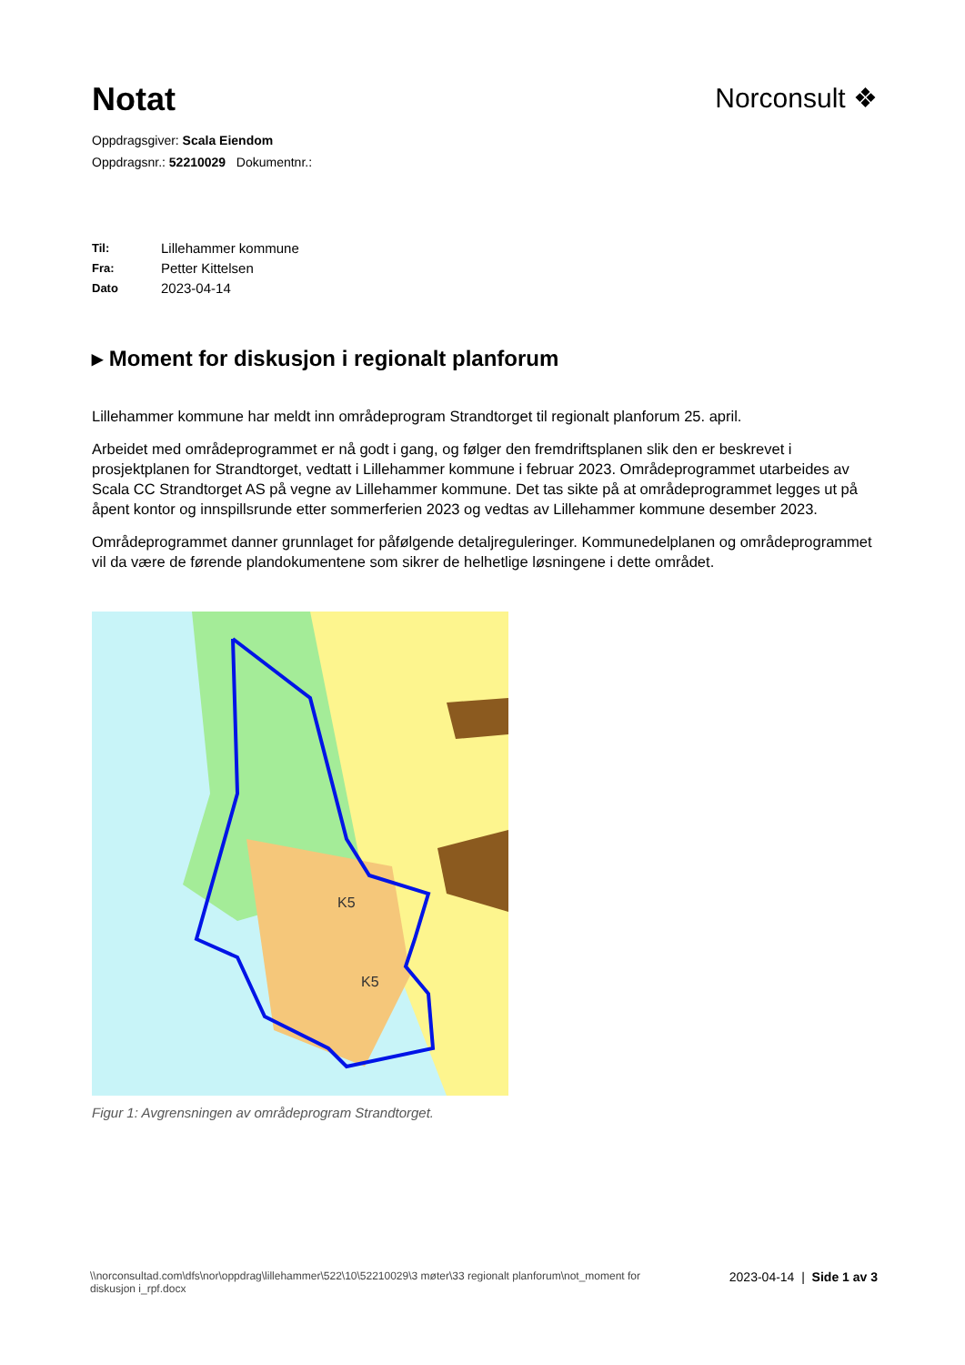Notat
Norconsult ❖
Oppdragsgiver: Scala Eiendom
Oppdragsnr.: 52210029 Dokumentnr.:
Til: Lillehammer kommune
Fra: Petter Kittelsen
Dato 2023-04-14
▸ Moment for diskusjon i regionalt planforum
Lillehammer kommune har meldt inn områdeprogram Strandtorget til regionalt planforum 25. april.
Arbeidet med områdeprogrammet er nå godt i gang, og følger den fremdriftsplanen slik den er beskrevet i prosjektplanen for Strandtorget, vedtatt i Lillehammer kommune i februar 2023. Områdeprogrammet utarbeides av Scala CC Strandtorget AS på vegne av Lillehammer kommune. Det tas sikte på at områdeprogrammet legges ut på åpent kontor og innspillsrunde etter sommerferien 2023 og vedtas av Lillehammer kommune desember 2023.
Områdeprogrammet danner grunnlaget for påfølgende detaljreguleringer. Kommunedelplanen og områdeprogrammet vil da være de førende plandokumentene som sikrer de helhetlige løsningene i dette området.
K5
K5
Figur 1: Avgrensningen av områdeprogram Strandtorget.
\\norconsultad.com\dfs\nor\oppdrag\lillehammer\522\10\52210029\3 møter\33 regionalt planforum\not_moment for
diskusjon i_rpf.docx
2023-04-14 | Side 1 av 3